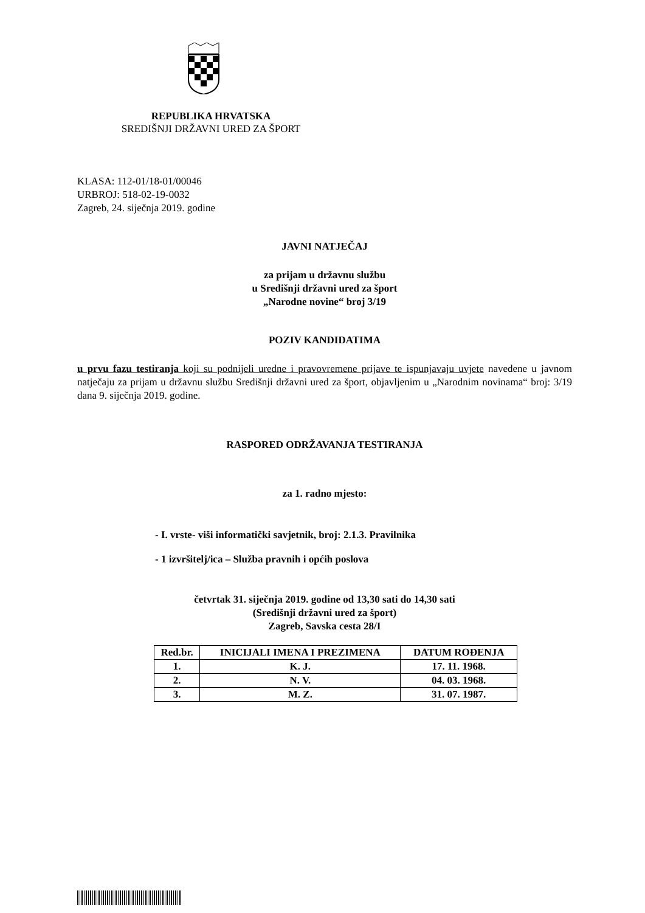REPUBLIKA HRVATSKA
SREDIŠNJI DRŽAVNI URED ZA ŠPORT
KLASA: 112-01/18-01/00046
URBROJ: 518-02-19-0032
Zagreb, 24. siječnja 2019. godine
JAVNI NATJEČAJ
za prijam u državnu službu
u Središnji državni ured za šport
„Narodne novine“ broj 3/19
POZIV KANDIDATIMA
u prvu fazu testiranja koji su podnijeli uredne i pravovremene prijave te ispunjavaju uvjete navedene u javnom natječaju za prijam u državnu službu Središnji državni ured za šport, objavljenim u „Narodnim novinama“ broj: 3/19 dana 9. siječnja 2019. godine.
RASPORED ODRŽAVANJA TESTIRANJA
za 1. radno mjesto:
- I. vrste- viši informatički savjetnik, broj: 2.1.3. Pravilnika
- 1 izvršitelj/ica – Služba pravnih i općih poslova
četvrtak 31. siječnja 2019. godine od 13,30 sati do 14,30 sati
(Središnji državni ured za šport)
Zagreb, Savska cesta 28/I
| Red.br. | INICIJALI IMENA I PREZIMENA | DATUM ROĐENJA |
| --- | --- | --- |
| 1. | K. J. | 17. 11. 1968. |
| 2. | N. V. | 04. 03. 1968. |
| 3. | M. Z. | 31. 07. 1987. |